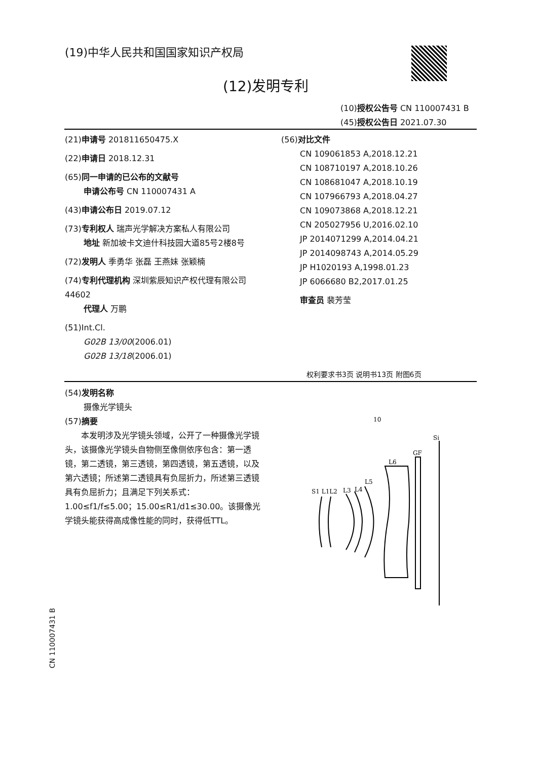(19)中华人民共和国国家知识产权局
(12)发明专利
(10)授权公告号 CN 110007431 B
(45)授权公告日 2021.07.30
(21)申请号 201811650475.X
(22)申请日 2018.12.31
(65)同一申请的已公布的文献号
申请公布号 CN 110007431 A
(43)申请公布日 2019.07.12
(73)专利权人 瑞声光学解决方案私人有限公司
地址 新加坡卡文迪什科技园大道85号2楼8号
(72)发明人 季勇华 张磊 王燕妹 张颖楠
(74)专利代理机构 深圳紫辰知识产权代理有限公司 44602
代理人 万鹏
(51)Int.Cl.
G02B 13/00(2006.01)
G02B 13/18(2006.01)
(56)对比文件
CN 109061853 A,2018.12.21
CN 108710197 A,2018.10.26
CN 108681047 A,2018.10.19
CN 107966793 A,2018.04.27
CN 109073868 A,2018.12.21
CN 205027956 U,2016.02.10
JP 2014071299 A,2014.04.21
JP 2014098743 A,2014.05.29
JP H1020193 A,1998.01.23
JP 6066680 B2,2017.01.25
审查员 裴芳莹
权利要求书3页 说明书13页 附图6页
(54)发明名称
摄像光学镜头
(57)摘要
本发明涉及光学镜头领域，公开了一种摄像光学镜头，该摄像光学镜头自物侧至像侧依序包含：第一透镜，第二透镜，第三透镜，第四透镜，第五透镜，以及第六透镜；所述第二透镜具有负屈折力，所述第三透镜具有负屈折力；且满足下列关系式：1.00≤f1/f≤5.00；15.00≤R1/d1≤30.00。该摄像光学镜头能获得高成像性能的同时，获得低TTL。
10
Si
GF
L6
L5
L4
L3
S1 L1L2
CN 110007431 B